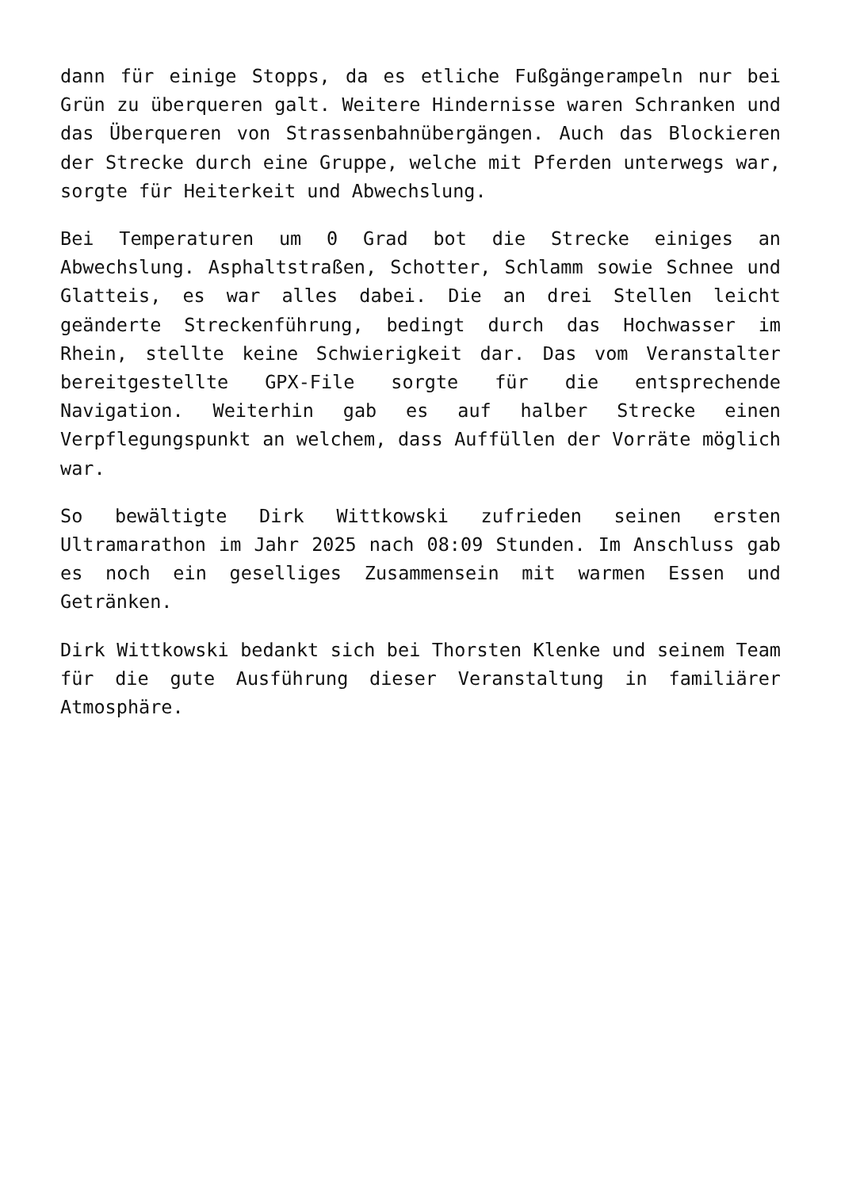dann für einige Stopps, da es etliche Fußgängerampeln nur bei Grün zu überqueren galt. Weitere Hindernisse waren Schranken und das Überqueren von Strassenbahnübergängen. Auch das Blockieren der Strecke durch eine Gruppe, welche mit Pferden unterwegs war, sorgte für Heiterkeit und Abwechslung.
Bei Temperaturen um 0 Grad bot die Strecke einiges an Abwechslung. Asphaltstraßen, Schotter, Schlamm sowie Schnee und Glatteis, es war alles dabei. Die an drei Stellen leicht geänderte Streckenführung, bedingt durch das Hochwasser im Rhein, stellte keine Schwierigkeit dar. Das vom Veranstalter bereitgestellte GPX-File sorgte für die entsprechende Navigation. Weiterhin gab es auf halber Strecke einen Verpflegungspunkt an welchem, dass Auffüllen der Vorräte möglich war.
So bewältigte Dirk Wittkowski zufrieden seinen ersten Ultramarathon im Jahr 2025 nach 08:09 Stunden. Im Anschluss gab es noch ein geselliges Zusammensein mit warmen Essen und Getränken.
Dirk Wittkowski bedankt sich bei Thorsten Klenke und seinem Team für die gute Ausführung dieser Veranstaltung in familiärer Atmosphäre.